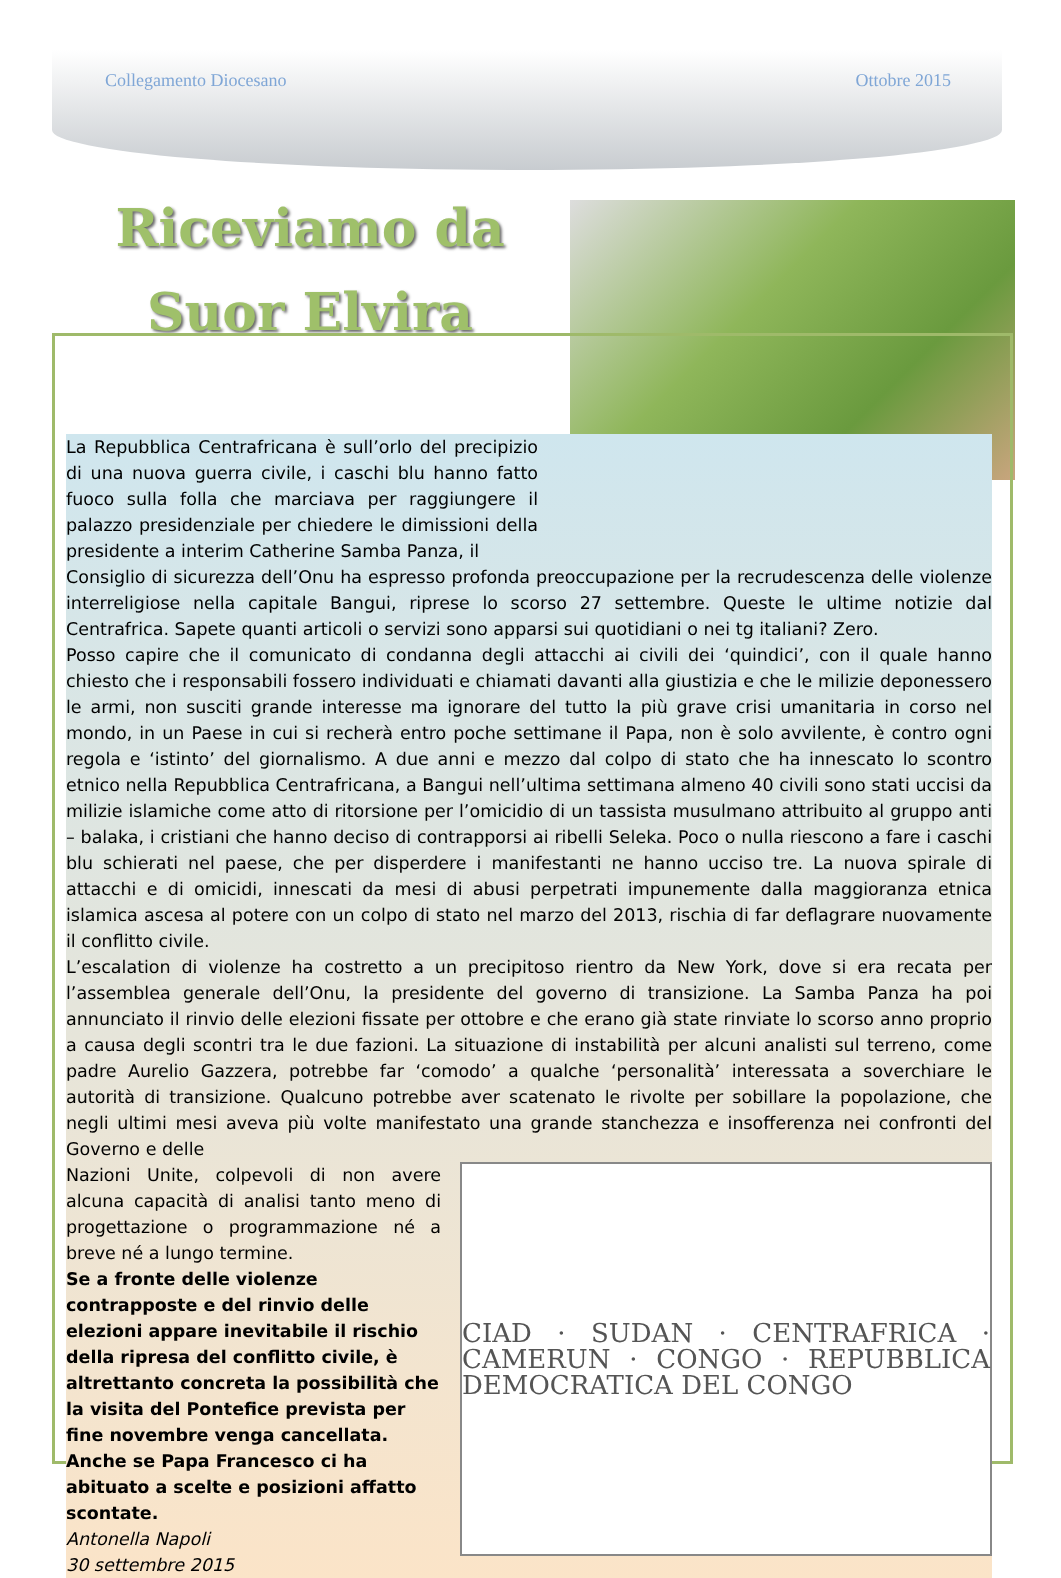Collegamento Diocesano Ottobre 2015
Riceviamo da
Suor Elvira
La Repubblica Centrafricana è sull’orlo del precipizio di una nuova guerra civile, i caschi blu hanno fatto fuoco sulla folla che marciava per raggiungere il palazzo presidenziale per chiedere le dimissioni della presidente a interim Catherine Samba Panza, il
Consiglio di sicurezza dell’Onu ha espresso profonda preoccupazione per la recrudescenza delle violenze interreligiose nella capitale Bangui, riprese lo scorso 27 settembre. Queste le ultime notizie dal Centrafrica. Sapete quanti articoli o servizi sono apparsi sui quotidiani o nei tg italiani? Zero.
Posso capire che il comunicato di condanna degli attacchi ai civili dei ‘quindici’, con il quale hanno chiesto che i responsabili fossero individuati e chiamati davanti alla giustizia e che le milizie deponessero le armi, non susciti grande interesse ma ignorare del tutto la più grave crisi umanitaria in corso nel mondo, in un Paese in cui si recherà entro poche settimane il Papa, non è solo avvilente, è contro ogni regola e ‘istinto’ del giornalismo. A due anni e mezzo dal colpo di stato che ha innescato lo scontro etnico nella Repubblica Centrafricana, a Bangui nell’ultima settimana almeno 40 civili sono stati uccisi da milizie islamiche come atto di ritorsione per l’omicidio di un tassista musulmano attribuito al gruppo anti – balaka, i cristiani che hanno deciso di contrapporsi ai ribelli Seleka. Poco o nulla riescono a fare i caschi blu schierati nel paese, che per disperdere i manifestanti ne hanno ucciso tre. La nuova spirale di attacchi e di omicidi, innescati da mesi di abusi perpetrati impunemente dalla maggioranza etnica islamica ascesa al potere con un colpo di stato nel marzo del 2013, rischia di far deflagrare nuovamente il conflitto civile.
L’escalation di violenze ha costretto a un precipitoso rientro da New York, dove si era recata per l’assemblea generale dell’Onu, la presidente del governo di transizione. La Samba Panza ha poi annunciato il rinvio delle elezioni fissate per ottobre e che erano già state rinviate lo scorso anno proprio a causa degli scontri tra le due fazioni. La situazione di instabilità per alcuni analisti sul terreno, come padre Aurelio Gazzera, potrebbe far ‘comodo’ a qualche ‘personalità’ interessata a soverchiare le autorità di transizione. Qualcuno potrebbe aver scatenato le rivolte per sobillare la popolazione, che negli ultimi mesi aveva più volte manifestato una grande stanchezza e insofferenza nei confronti del Governo e delle
CIAD · SUDAN · CENTRAFRICA · CAMERUN · CONGO · REPUBBLICA DEMOCRATICA DEL CONGO
Nazioni Unite, colpevoli di non avere alcuna capacità di analisi tanto meno di progettazione o programmazione né a breve né a lungo termine.
Se a fronte delle violenze contrapposte e del rinvio delle elezioni appare inevitabile il rischio della ripresa del conflitto civile, è altrettanto concreta la possibilità che la visita del Pontefice prevista per fine novembre venga cancellata. Anche se Papa Francesco ci ha abituato a scelte e posizioni affatto scontate.
Antonella Napoli
30 settembre 2015